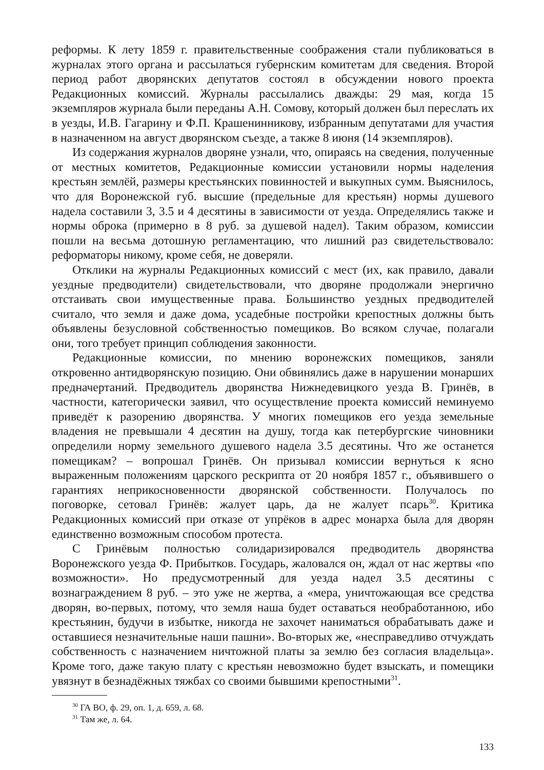реформы. К лету 1859 г. правительственные соображения стали публиковаться в журналах этого органа и рассылаться губернским комитетам для сведения. Второй период работ дворянских депутатов состоял в обсуждении нового проекта Редакционных комиссий. Журналы рассылались дважды: 29 мая, когда 15 экземпляров журнала были переданы А.Н. Сомову, который должен был переслать их в уезды, И.В. Гагарину и Ф.П. Крашенинникову, избранным депутатами для участия в назначенном на август дворянском съезде, а также 8 июня (14 экземпляров).
Из содержания журналов дворяне узнали, что, опираясь на сведения, полученные от местных комитетов, Редакционные комиссии установили нормы наделения крестьян землёй, размеры крестьянских повинностей и выкупных сумм. Выяснилось, что для Воронежской губ. высшие (предельные для крестьян) нормы душевого надела составили 3, 3.5 и 4 десятины в зависимости от уезда. Определялись также и нормы оброка (примерно в 8 руб. за душевой надел). Таким образом, комиссии пошли на весьма дотошную регламентацию, что лишний раз свидетельствовало: реформаторы никому, кроме себя, не доверяли.
Отклики на журналы Редакционных комиссий с мест (их, как правило, давали уездные предводители) свидетельствовали, что дворяне продолжали энергично отстаивать свои имущественные права. Большинство уездных предводителей считало, что земля и даже дома, усадебные постройки крепостных должны быть объявлены безусловной собственностью помещиков. Во всяком случае, полагали они, того требует принцип соблюдения законности.
Редакционные комиссии, по мнению воронежских помещиков, заняли откровенно антидворянскую позицию. Они обвинялись даже в нарушении монарших предначертаний. Предводитель дворянства Нижнедевицкого уезда В. Гринёв, в частности, категорически заявил, что осуществление проекта комиссий неминуемо приведёт к разорению дворянства. У многих помещиков его уезда земельные владения не превышали 4 десятин на душу, тогда как петербургские чиновники определили норму земельного душевого надела 3.5 десятины. Что же останется помещикам? – вопрошал Гринёв. Он призывал комиссии вернуться к ясно выраженным положениям царского рескрипта от 20 ноября 1857 г., объявившего о гарантиях неприкосновенности дворянской собственности. Получалось по поговорке, сетовал Гринёв: жалует царь, да не жалует псарь<sup>30</sup>. Критика Редакционных комиссий при отказе от упрёков в адрес монарха была для дворян единственно возможным способом протеста.
С Гринёвым полностью солидаризировался предводитель дворянства Воронежского уезда Ф. Прибытков. Государь, жаловался он, ждал от нас жертвы «по возможности». Но предусмотренный для уезда надел 3.5 десятины с вознаграждением 8 руб. – это уже не жертва, а «мера, уничтожающая все средства дворян, во-первых, потому, что земля наша будет оставаться необработанною, ибо крестьянин, будучи в избытке, никогда не захочет наниматься обрабатывать даже и оставшиеся незначительные наши пашни». Во-вторых же, «несправедливо отчуждать собственность с назначением ничтожной платы за землю без согласия владельца». Кроме того, даже такую плату с крестьян невозможно будет взыскать, и помещики увязнут в безнадёжных тяжбах со своими бывшими крепостными<sup>31</sup>.
<sup>30</sup> ГА ВО, ф. 29, оп. 1, д. 659, л. 68.
<sup>31</sup> Там же, л. 64.
133